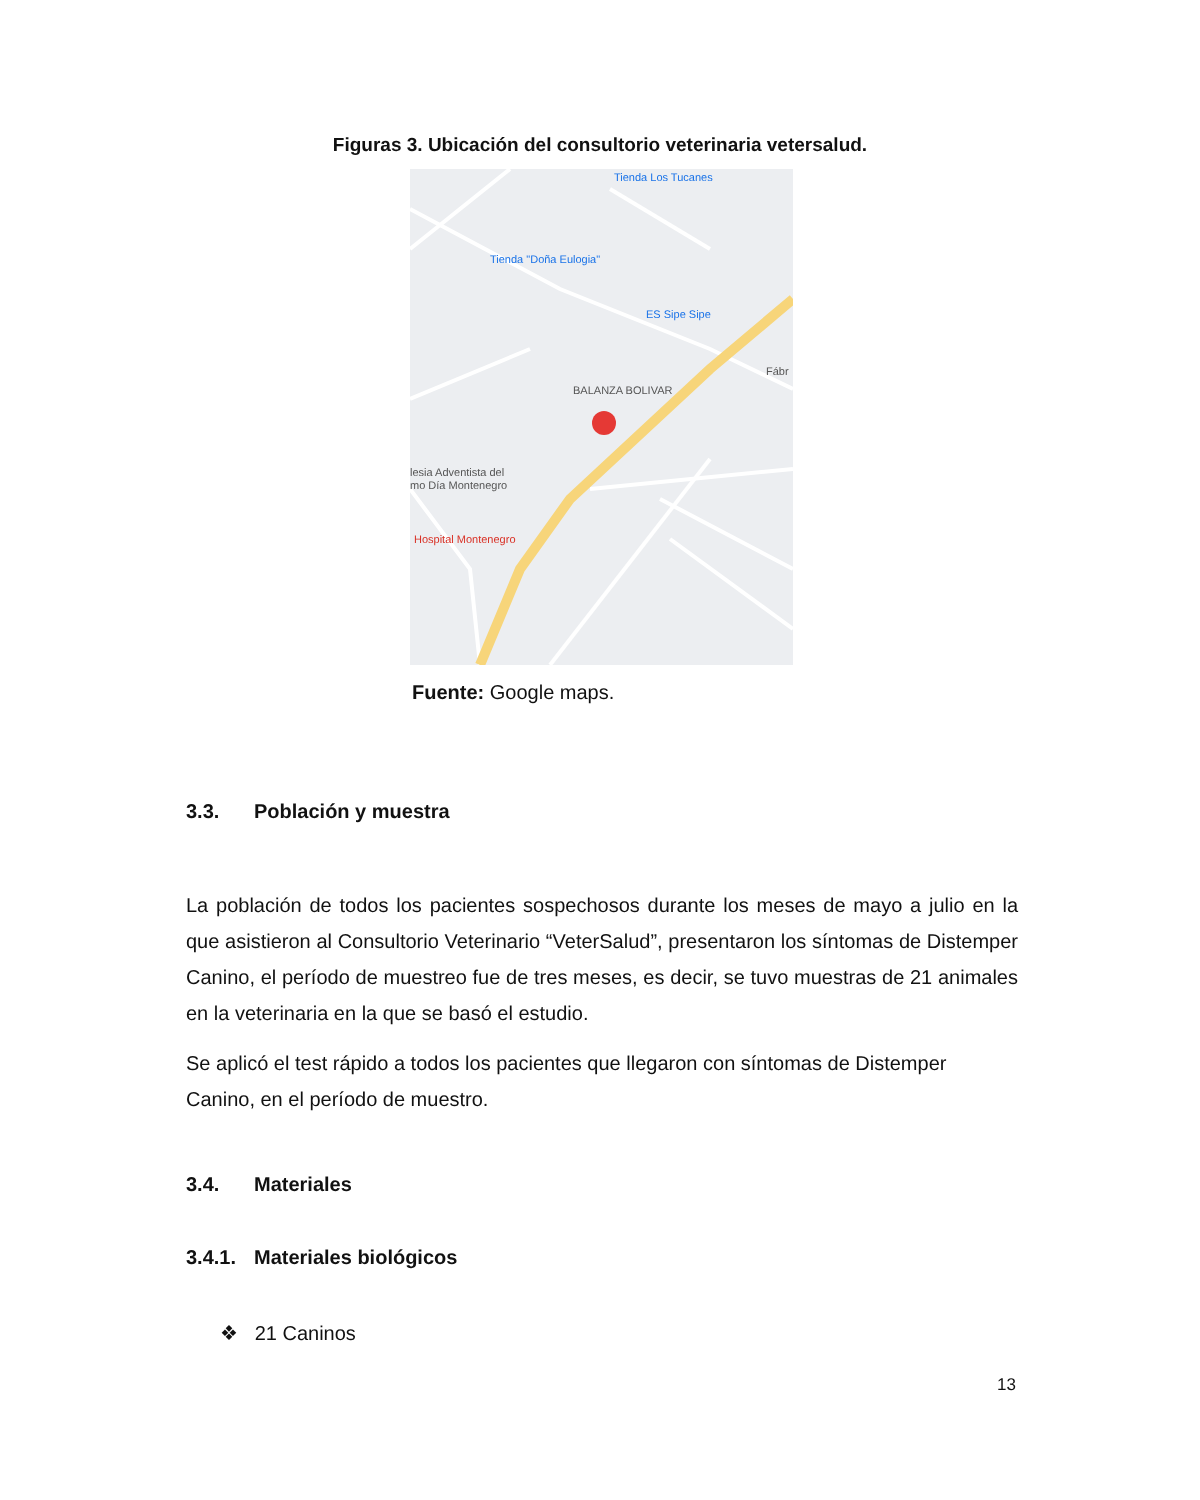Figuras 3. Ubicación del consultorio veterinaria vetersalud.
Tienda Los Tucanes
Tienda "Doña Eulogia"
ES Sipe Sipe
BALANZA BOLIVAR
Fábr
lesia Adventista del
mo Día Montenegro
Hospital Montenegro
Fuente: Google maps.
3.3. Población y muestra
La población de todos los pacientes sospechosos durante los meses de mayo a julio en la que asistieron al Consultorio Veterinario “VeterSalud”, presentaron los síntomas de Distemper Canino, el período de muestreo fue de tres meses, es decir, se tuvo muestras de 21 animales en la veterinaria en la que se basó el estudio.
Se aplicó el test rápido a todos los pacientes que llegaron con síntomas de Distemper Canino, en el período de muestro.
3.4. Materiales
3.4.1. Materiales biológicos
❖ 21 Caninos
13